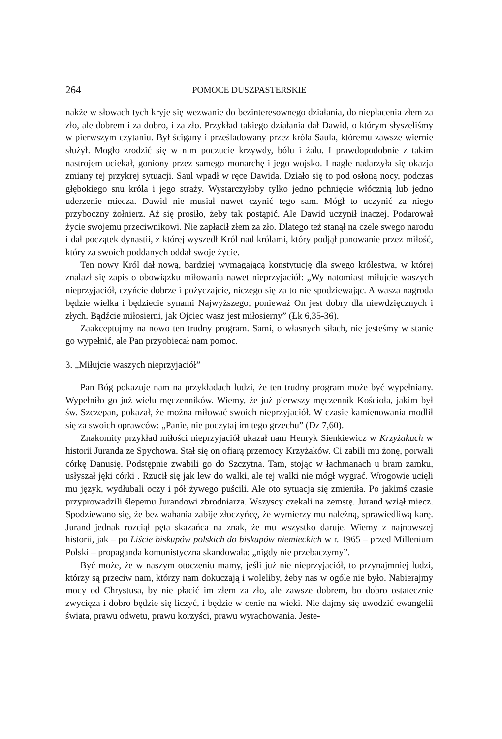264 POMOCE DUSZPASTERSKIE
nakże w słowach tych kryje się wezwanie do bezinteresownego działania, do niepłacenia złem za zło, ale dobrem i za dobro, i za zło. Przykład takiego działania dał Dawid, o którym słyszeliśmy w pierwszym czytaniu. Był ścigany i prześladowany przez króla Saula, któremu zawsze wiernie służył. Mogło zrodzić się w nim poczucie krzywdy, bólu i żalu. I prawdopodobnie z takim nastrojem uciekał, goniony przez samego monarchę i jego wojsko. I nagle nadarzyła się okazja zmiany tej przykrej sytuacji. Saul wpadł w ręce Dawida. Działo się to pod osłoną nocy, podczas głębokiego snu króla i jego straży. Wystarczyłoby tylko jedno pchnięcie włócznią lub jedno uderzenie miecza. Dawid nie musiał nawet czynić tego sam. Mógł to uczynić za niego przyboczny żołnierz. Aż się prosiło, żeby tak postąpić. Ale Dawid uczynił inaczej. Podarował życie swojemu przeciwnikowi. Nie zapłacił złem za zło. Dlatego też stanął na czele swego narodu i dał początek dynastii, z której wyszedł Król nad królami, który podjął panowanie przez miłość, który za swoich poddanych oddał swoje życie.
Ten nowy Król dał nową, bardziej wymagającą konstytucję dla swego królestwa, w której znalazł się zapis o obowiązku miłowania nawet nieprzyjaciół: „Wy natomiast miłujcie waszych nieprzyjaciół, czyńcie dobrze i pożyczajcie, niczego się za to nie spodziewając. A wasza nagroda będzie wielka i będziecie synami Najwyższego; ponieważ On jest dobry dla niewdzięcznych i złych. Bądźcie miłosierni, jak Ojciec wasz jest miłosierny” (Łk 6,35-36).
Zaakceptujmy na nowo ten trudny program. Sami, o własnych siłach, nie jesteśmy w stanie go wypełnić, ale Pan przyobiecał nam pomoc.
3. „Miłujcie waszych nieprzyjaciół”
Pan Bóg pokazuje nam na przykładach ludzi, że ten trudny program może być wypełniany. Wypełniło go już wielu męczenników. Wiemy, że już pierwszy męczennik Kościoła, jakim był św. Szczepan, pokazał, że można miłować swoich nieprzyjaciół. W czasie kamienowania modlił się za swoich oprawców: „Panie, nie poczytaj im tego grzechu” (Dz 7,60).
Znakomity przykład miłości nieprzyjaciół ukazał nam Henryk Sienkiewicz w Krzyżakach w historii Juranda ze Spychowa. Stał się on ofiarą przemocy Krzyżaków. Ci zabili mu żonę, porwali córkę Danusię. Podstępnie zwabili go do Szczytna. Tam, stojąc w łachmanach u bram zamku, usłyszał jęki córki . Rzucił się jak lew do walki, ale tej walki nie mógł wygrać. Wrogowie ucięli mu język, wydłubali oczy i pół żywego puścili. Ale oto sytuacja się zmieniła. Po jakimś czasie przyprowadzili ślepemu Jurandowi zbrodniarza. Wszyscy czekali na zemstę. Jurand wziął miecz. Spodziewano się, że bez wahania zabije złoczyńcę, że wymierzy mu należną, sprawiedliwą karę. Jurand jednak rozciął pęta skazańca na znak, że mu wszystko daruje. Wiemy z najnowszej historii, jak – po Liście biskupów polskich do biskupów niemieckich w r. 1965 – przed Millenium Polski – propaganda komunistyczna skandowała: „nigdy nie przebaczymy”.
Być może, że w naszym otoczeniu mamy, jeśli już nie nieprzyjaciół, to przynajmniej ludzi, którzy są przeciw nam, którzy nam dokuczają i woleliby, żeby nas w ogóle nie było. Nabierajmy mocy od Chrystusa, by nie płacić im złem za zło, ale zawsze dobrem, bo dobro ostatecznie zwycięża i dobro będzie się liczyć, i będzie w cenie na wieki. Nie dajmy się uwodzić ewangelii świata, prawu odwetu, prawu korzyści, prawu wyrachowania. Jeste-